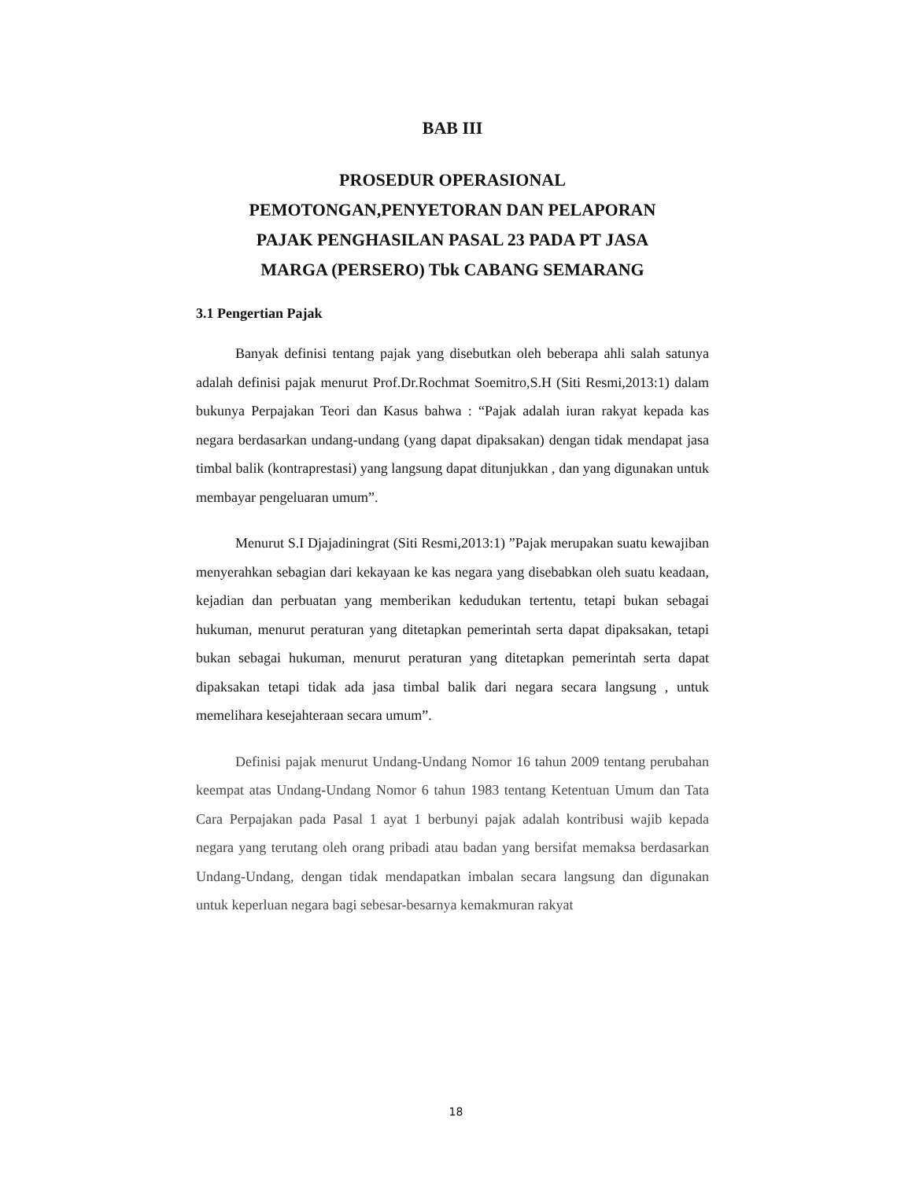BAB III
PROSEDUR OPERASIONAL
PEMOTONGAN,PENYETORAN DAN PELAPORAN
PAJAK PENGHASILAN PASAL 23 PADA PT JASA
MARGA (PERSERO) Tbk CABANG SEMARANG
3.1 Pengertian Pajak
Banyak definisi tentang pajak yang disebutkan oleh beberapa ahli salah satunya adalah definisi pajak menurut Prof.Dr.Rochmat Soemitro,S.H (Siti Resmi,2013:1) dalam bukunya Perpajakan Teori dan Kasus bahwa : “Pajak adalah iuran rakyat kepada kas negara berdasarkan undang-undang (yang dapat dipaksakan) dengan tidak mendapat jasa timbal balik (kontraprestasi) yang langsung dapat ditunjukkan , dan yang digunakan untuk membayar pengeluaran umum”.
Menurut S.I Djajadiningrat (Siti Resmi,2013:1) ”Pajak merupakan suatu kewajiban menyerahkan sebagian dari kekayaan ke kas negara yang disebabkan oleh suatu keadaan, kejadian dan perbuatan yang memberikan kedudukan tertentu, tetapi bukan sebagai hukuman, menurut peraturan yang ditetapkan pemerintah serta dapat dipaksakan, tetapi bukan sebagai hukuman, menurut peraturan yang ditetapkan pemerintah serta dapat dipaksakan tetapi tidak ada jasa timbal balik dari negara secara langsung , untuk memelihara kesejahteraan secara umum”.
Definisi pajak menurut Undang-Undang Nomor 16 tahun 2009 tentang perubahan keempat atas Undang-Undang Nomor 6 tahun 1983 tentang Ketentuan Umum dan Tata Cara Perpajakan pada Pasal 1 ayat 1 berbunyi pajak adalah kontribusi wajib kepada negara yang terutang oleh orang pribadi atau badan yang bersifat memaksa berdasarkan Undang-Undang, dengan tidak mendapatkan imbalan secara langsung dan digunakan untuk keperluan negara bagi sebesar-besarnya kemakmuran rakyat
18